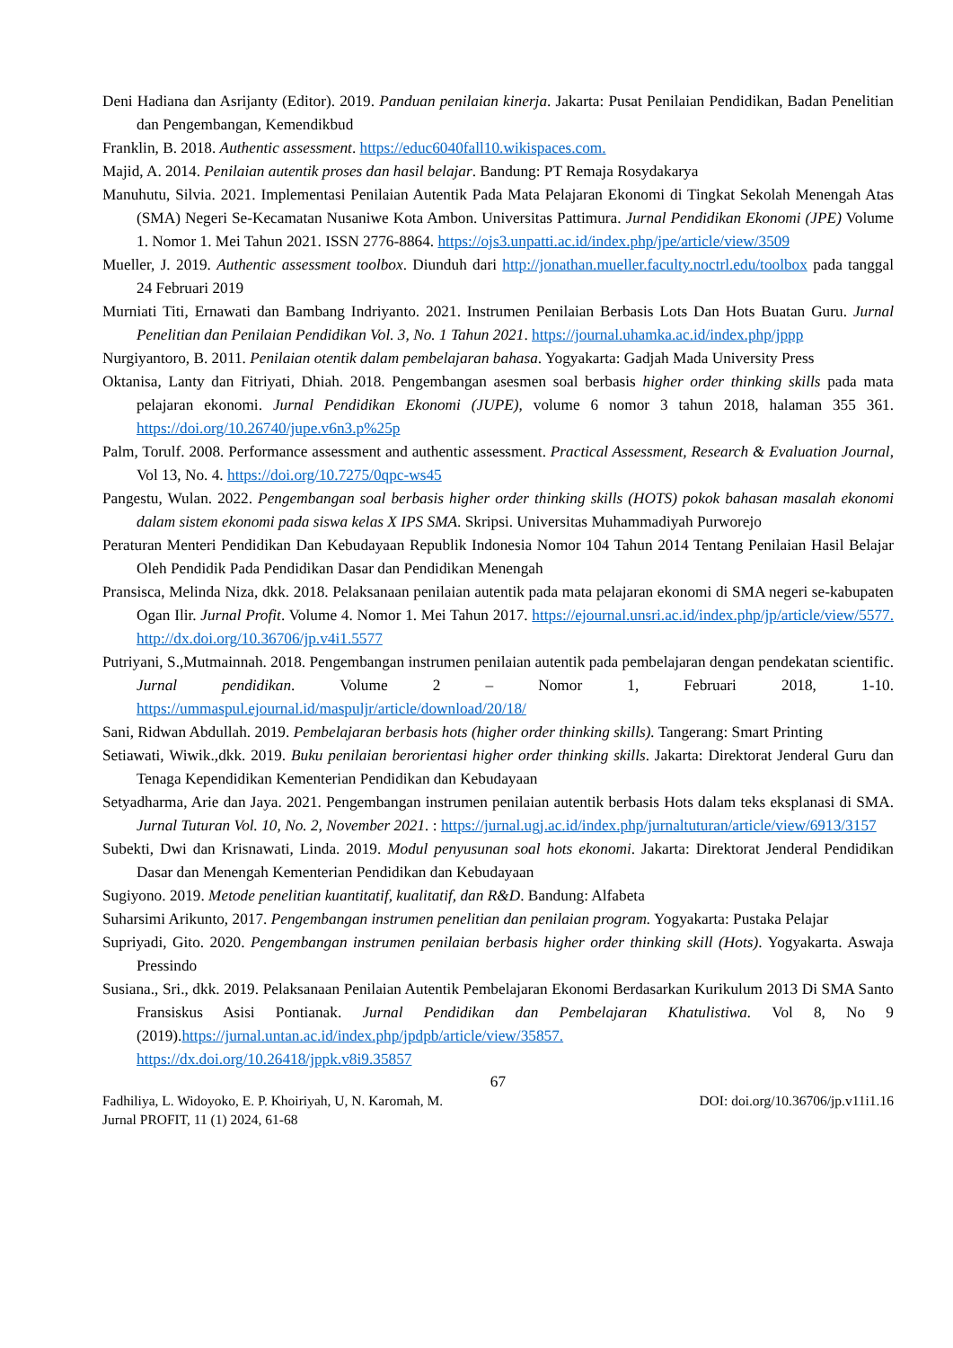Deni Hadiana dan Asrijanty (Editor). 2019. Panduan penilaian kinerja. Jakarta: Pusat Penilaian Pendidikan, Badan Penelitian dan Pengembangan, Kemendikbud
Franklin, B. 2018. Authentic assessment. https://educ6040fall10.wikispaces.com.
Majid, A. 2014. Penilaian autentik proses dan hasil belajar. Bandung: PT Remaja Rosydakarya
Manuhutu, Silvia. 2021. Implementasi Penilaian Autentik Pada Mata Pelajaran Ekonomi di Tingkat Sekolah Menengah Atas (SMA) Negeri Se-Kecamatan Nusaniwe Kota Ambon. Universitas Pattimura. Jurnal Pendidikan Ekonomi (JPE) Volume 1. Nomor 1. Mei Tahun 2021. ISSN 2776-8864. https://ojs3.unpatti.ac.id/index.php/jpe/article/view/3509
Mueller, J. 2019. Authentic assessment toolbox. Diunduh dari http://jonathan.mueller.faculty.noctrl.edu/toolbox pada tanggal 24 Februari 2019
Murniati Titi, Ernawati dan Bambang Indriyanto. 2021. Instrumen Penilaian Berbasis Lots Dan Hots Buatan Guru. Jurnal Penelitian dan Penilaian Pendidikan Vol. 3, No. 1 Tahun 2021. https://journal.uhamka.ac.id/index.php/jppp
Nurgiyantoro, B. 2011. Penilaian otentik dalam pembelajaran bahasa. Yogyakarta: Gadjah Mada University Press
Oktanisa, Lanty dan Fitriyati, Dhiah. 2018. Pengembangan asesmen soal berbasis higher order thinking skills pada mata pelajaran ekonomi. Jurnal Pendidikan Ekonomi (JUPE), volume 6 nomor 3 tahun 2018, halaman 355 361. https://doi.org/10.26740/jupe.v6n3.p%25p
Palm, Torulf. 2008. Performance assessment and authentic assessment. Practical Assessment, Research & Evaluation Journal, Vol 13, No. 4. https://doi.org/10.7275/0qpc-ws45
Pangestu, Wulan. 2022. Pengembangan soal berbasis higher order thinking skills (HOTS) pokok bahasan masalah ekonomi dalam sistem ekonomi pada siswa kelas X IPS SMA. Skripsi. Universitas Muhammadiyah Purworejo
Peraturan Menteri Pendidikan Dan Kebudayaan Republik Indonesia Nomor 104 Tahun 2014 Tentang Penilaian Hasil Belajar Oleh Pendidik Pada Pendidikan Dasar dan Pendidikan Menengah
Pransisca, Melinda Niza, dkk. 2018. Pelaksanaan penilaian autentik pada mata pelajaran ekonomi di SMA negeri se-kabupaten Ogan Ilir. Jurnal Profit. Volume 4. Nomor 1. Mei Tahun 2017. https://ejournal.unsri.ac.id/index.php/jp/article/view/5577. http://dx.doi.org/10.36706/jp.v4i1.5577
Putriyani, S.,Mutmainnah. 2018. Pengembangan instrumen penilaian autentik pada pembelajaran dengan pendekatan scientific. Jurnal pendidikan. Volume 2 – Nomor 1, Februari 2018, 1-10. https://ummaspul.ejournal.id/maspuljr/article/download/20/18/
Sani, Ridwan Abdullah. 2019. Pembelajaran berbasis hots (higher order thinking skills). Tangerang: Smart Printing
Setiawati, Wiwik.,dkk. 2019. Buku penilaian berorientasi higher order thinking skills. Jakarta: Direktorat Jenderal Guru dan Tenaga Kependidikan Kementerian Pendidikan dan Kebudayaan
Setyadharma, Arie dan Jaya. 2021. Pengembangan instrumen penilaian autentik berbasis Hots dalam teks eksplanasi di SMA. Jurnal Tuturan Vol. 10, No. 2, November 2021. : https://jurnal.ugj.ac.id/index.php/jurnaltuturan/article/view/6913/3157
Subekti, Dwi dan Krisnawati, Linda. 2019. Modul penyusunan soal hots ekonomi. Jakarta: Direktorat Jenderal Pendidikan Dasar dan Menengah Kementerian Pendidikan dan Kebudayaan
Sugiyono. 2019. Metode penelitian kuantitatif, kualitatif, dan R&D. Bandung: Alfabeta
Suharsimi Arikunto, 2017. Pengembangan instrumen penelitian dan penilaian program. Yogyakarta: Pustaka Pelajar
Supriyadi, Gito. 2020. Pengembangan instrumen penilaian berbasis higher order thinking skill (Hots). Yogyakarta. Aswaja Pressindo
Susiana., Sri., dkk. 2019. Pelaksanaan Penilaian Autentik Pembelajaran Ekonomi Berdasarkan Kurikulum 2013 Di SMA Santo Fransiskus Asisi Pontianak. Jurnal Pendidikan dan Pembelajaran Khatulistiwa. Vol 8, No 9 (2019).https://jurnal.untan.ac.id/index.php/jpdpb/article/view/35857.
https://dx.doi.org/10.26418/jppk.v8i9.35857
67
Fadhiliya, L. Widoyoko, E. P. Khoiriyah, U, N. Karomah, M. DOI: doi.org/10.36706/jp.v11i1.16
Jurnal PROFIT, 11 (1) 2024, 61-68